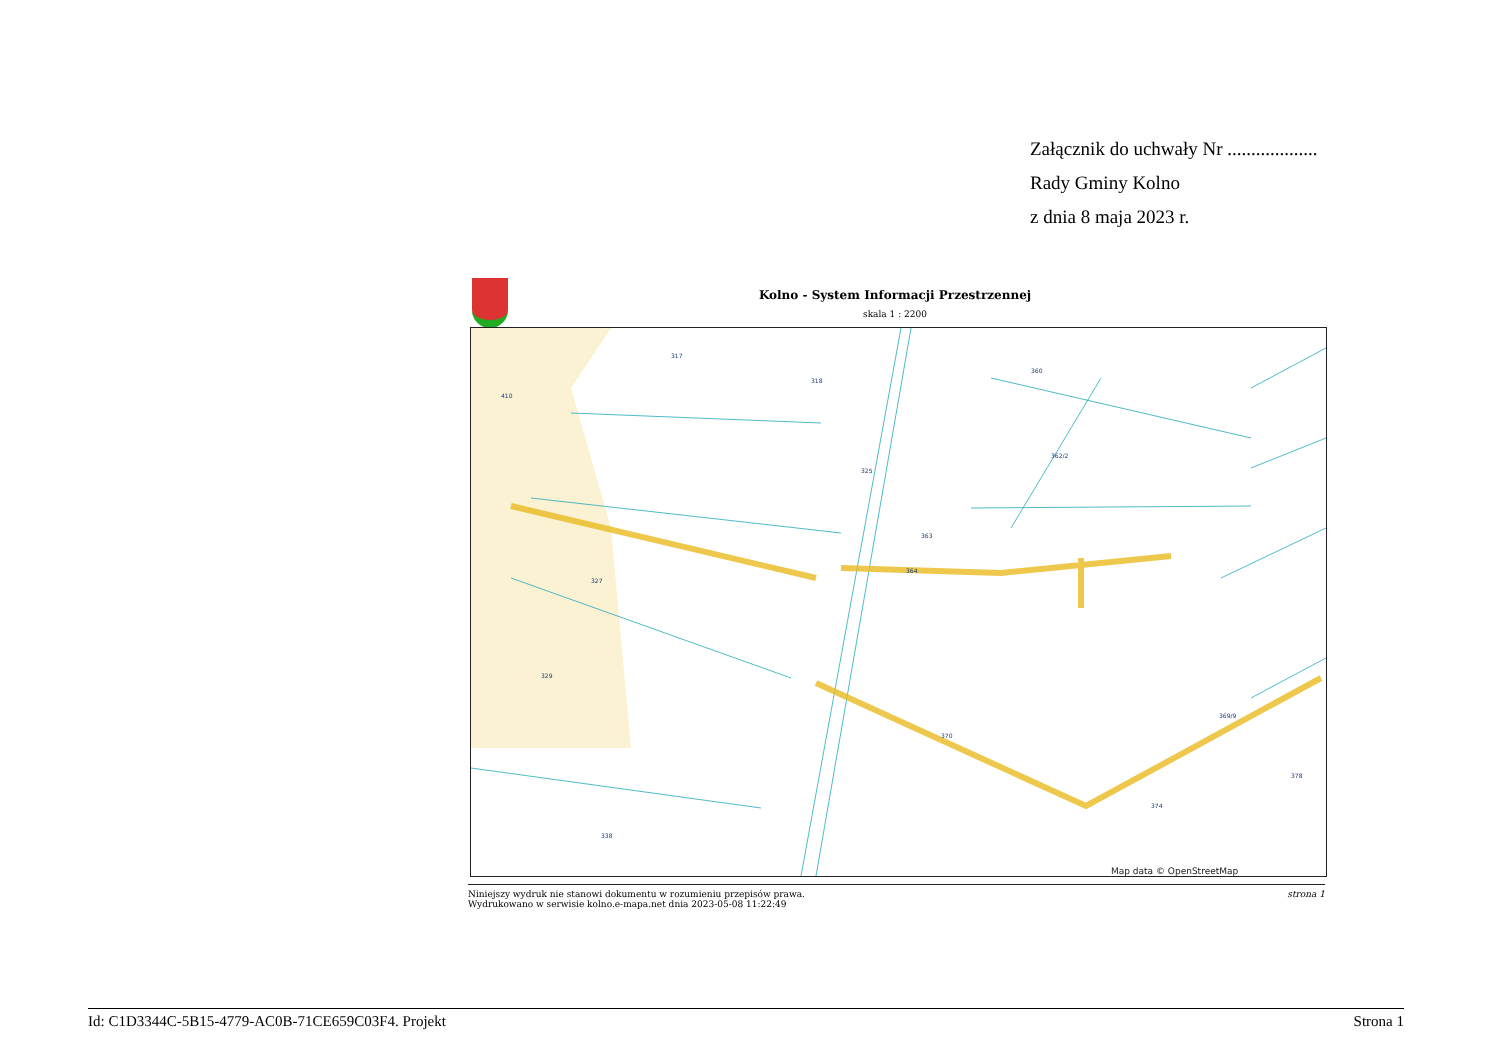Załącznik do uchwały Nr ...................
Rady Gminy Kolno
z dnia 8 maja 2023 r.
Kolno - System Informacji Przestrzennej
skala 1 : 2200
410
317
318
325
360
362/2
363
364
327
329
338
370
374
378
369/9
Map data © OpenStreetMap
Niniejszy wydruk nie stanowi dokumentu w rozumieniu przepisów prawa.
Wydrukowano w serwisie kolno.e-mapa.net dnia 2023-05-08 11:22:49
strona 1
Id: C1D3344C-5B15-4779-AC0B-71CE659C03F4. Projekt Strona 1